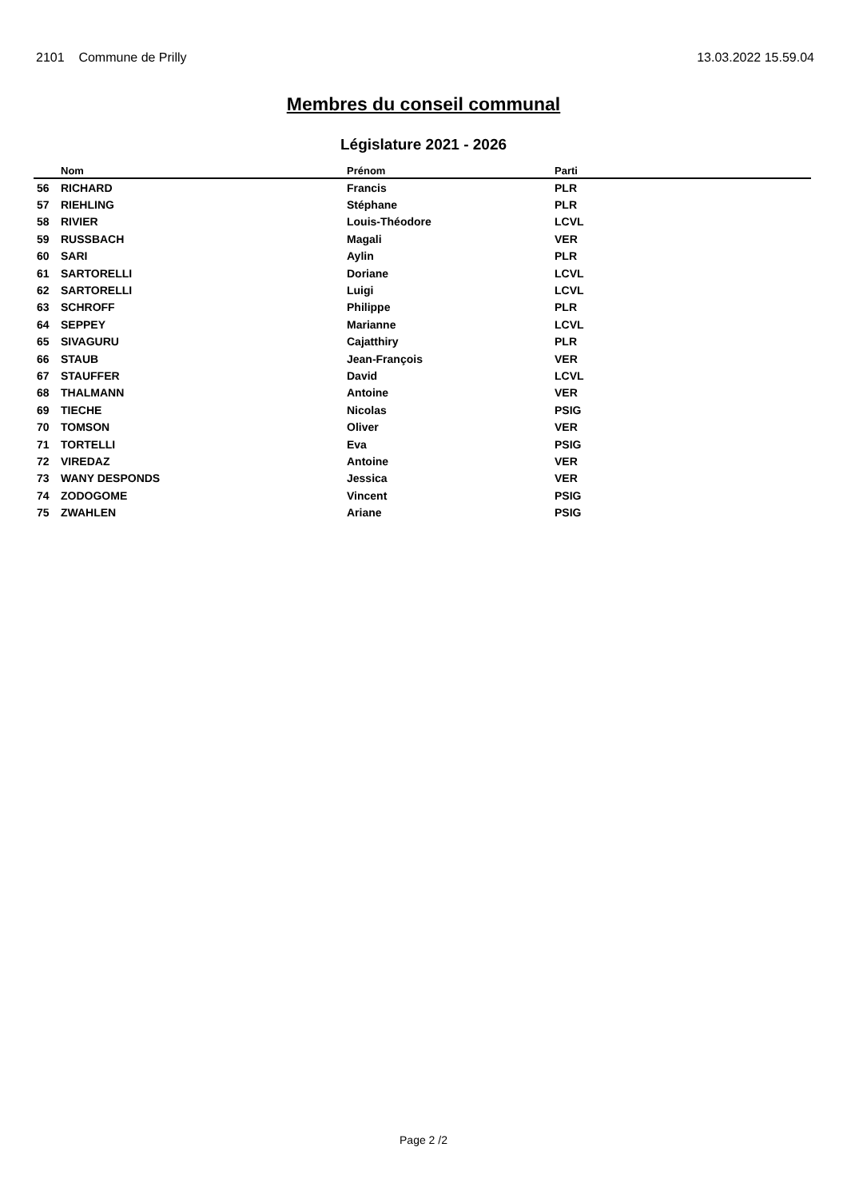2101 Commune de Prilly 13.03.2022 15.59.04
Membres du conseil communal
Législature 2021 - 2026
| | Nom | Prénom | Parti |
| --- | --- | --- | --- |
| 56 | RICHARD | Francis | PLR |
| 57 | RIEHLING | Stéphane | PLR |
| 58 | RIVIER | Louis-Théodore | LCVL |
| 59 | RUSSBACH | Magali | VER |
| 60 | SARI | Aylin | PLR |
| 61 | SARTORELLI | Doriane | LCVL |
| 62 | SARTORELLI | Luigi | LCVL |
| 63 | SCHROFF | Philippe | PLR |
| 64 | SEPPEY | Marianne | LCVL |
| 65 | SIVAGURU | Cajatthiry | PLR |
| 66 | STAUB | Jean-François | VER |
| 67 | STAUFFER | David | LCVL |
| 68 | THALMANN | Antoine | VER |
| 69 | TIECHE | Nicolas | PSIG |
| 70 | TOMSON | Oliver | VER |
| 71 | TORTELLI | Eva | PSIG |
| 72 | VIREDAZ | Antoine | VER |
| 73 | WANY DESPONDS | Jessica | VER |
| 74 | ZODOGOME | Vincent | PSIG |
| 75 | ZWAHLEN | Ariane | PSIG |
Page 2 /2